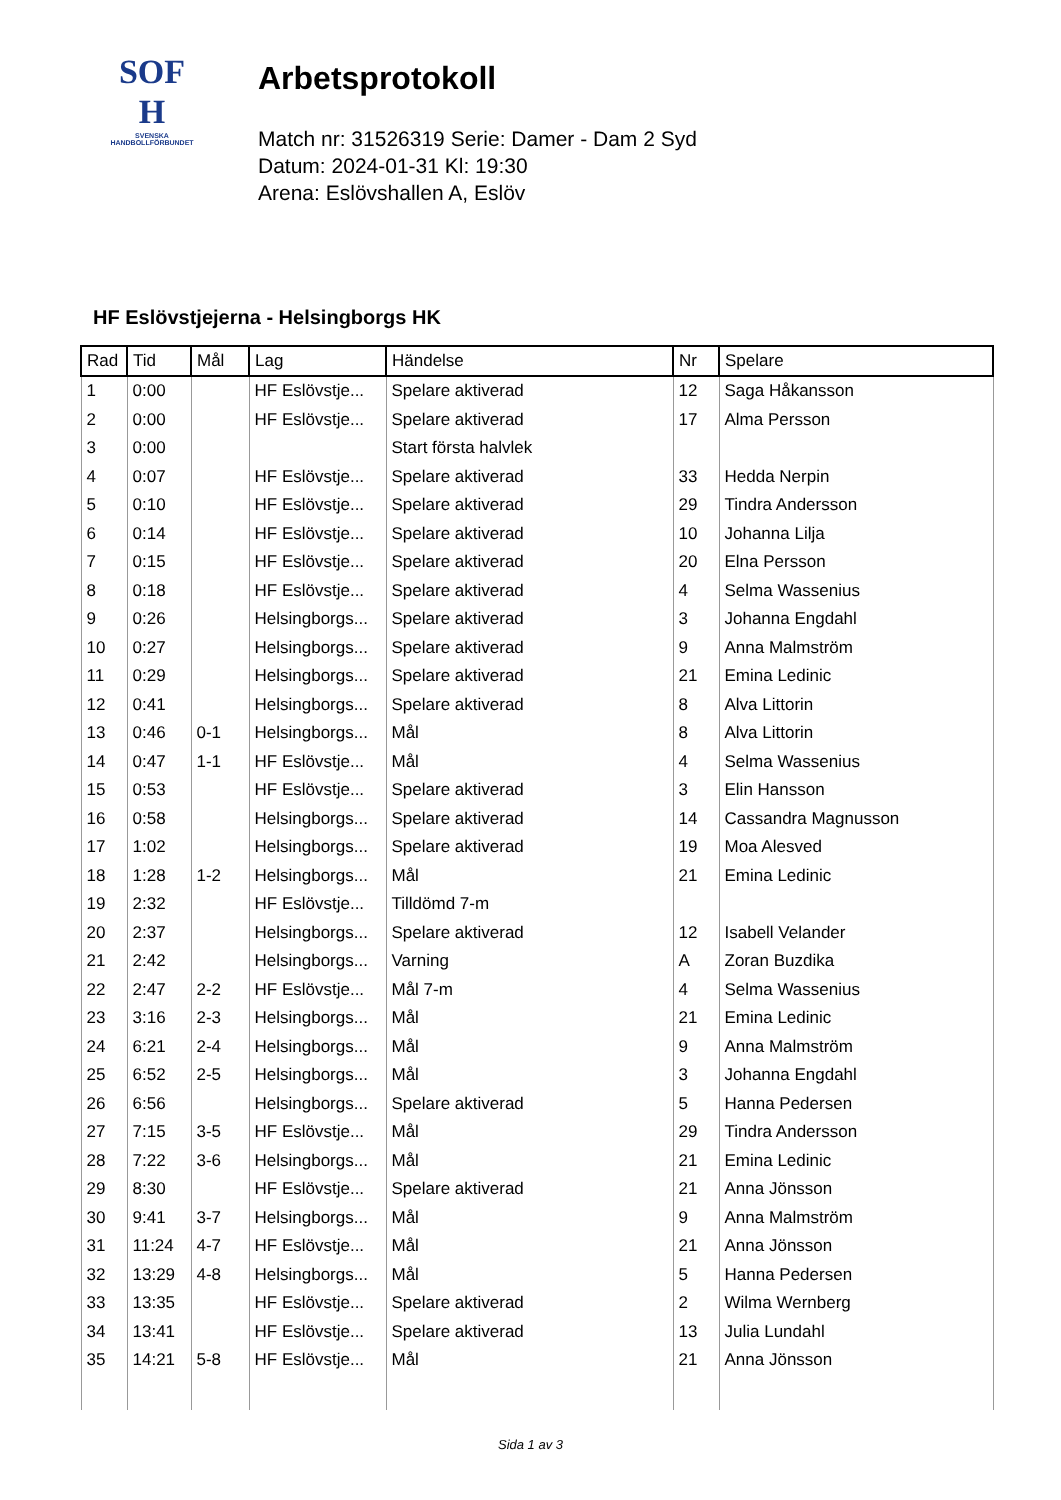SOF
H
SVENSKA
HANDBOLLFÖRBUNDET
Arbetsprotokoll
Match nr: 31526319 Serie: Damer - Dam 2 Syd
Datum: 2024-01-31 Kl: 19:30
Arena: Eslövshallen A, Eslöv
HF Eslövstjejerna - Helsingborgs HK
| Rad | Tid | Mål | Lag | Händelse | Nr | Spelare |
| --- | --- | --- | --- | --- | --- | --- |
| 1 | 0:00 | | HF Eslövstje... | Spelare aktiverad | 12 | Saga Håkansson |
| 2 | 0:00 | | HF Eslövstje... | Spelare aktiverad | 17 | Alma Persson |
| 3 | 0:00 | | | Start första halvlek | | |
| 4 | 0:07 | | HF Eslövstje... | Spelare aktiverad | 33 | Hedda Nerpin |
| 5 | 0:10 | | HF Eslövstje... | Spelare aktiverad | 29 | Tindra Andersson |
| 6 | 0:14 | | HF Eslövstje... | Spelare aktiverad | 10 | Johanna Lilja |
| 7 | 0:15 | | HF Eslövstje... | Spelare aktiverad | 20 | Elna Persson |
| 8 | 0:18 | | HF Eslövstje... | Spelare aktiverad | 4 | Selma Wassenius |
| 9 | 0:26 | | Helsingborgs... | Spelare aktiverad | 3 | Johanna Engdahl |
| 10 | 0:27 | | Helsingborgs... | Spelare aktiverad | 9 | Anna Malmström |
| 11 | 0:29 | | Helsingborgs... | Spelare aktiverad | 21 | Emina Ledinic |
| 12 | 0:41 | | Helsingborgs... | Spelare aktiverad | 8 | Alva Littorin |
| 13 | 0:46 | 0-1 | Helsingborgs... | Mål | 8 | Alva Littorin |
| 14 | 0:47 | 1-1 | HF Eslövstje... | Mål | 4 | Selma Wassenius |
| 15 | 0:53 | | HF Eslövstje... | Spelare aktiverad | 3 | Elin Hansson |
| 16 | 0:58 | | Helsingborgs... | Spelare aktiverad | 14 | Cassandra Magnusson |
| 17 | 1:02 | | Helsingborgs... | Spelare aktiverad | 19 | Moa Alesved |
| 18 | 1:28 | 1-2 | Helsingborgs... | Mål | 21 | Emina Ledinic |
| 19 | 2:32 | | HF Eslövstje... | Tilldömd 7-m | | |
| 20 | 2:37 | | Helsingborgs... | Spelare aktiverad | 12 | Isabell Velander |
| 21 | 2:42 | | Helsingborgs... | Varning | A | Zoran Buzdika |
| 22 | 2:47 | 2-2 | HF Eslövstje... | Mål 7-m | 4 | Selma Wassenius |
| 23 | 3:16 | 2-3 | Helsingborgs... | Mål | 21 | Emina Ledinic |
| 24 | 6:21 | 2-4 | Helsingborgs... | Mål | 9 | Anna Malmström |
| 25 | 6:52 | 2-5 | Helsingborgs... | Mål | 3 | Johanna Engdahl |
| 26 | 6:56 | | Helsingborgs... | Spelare aktiverad | 5 | Hanna Pedersen |
| 27 | 7:15 | 3-5 | HF Eslövstje... | Mål | 29 | Tindra Andersson |
| 28 | 7:22 | 3-6 | Helsingborgs... | Mål | 21 | Emina Ledinic |
| 29 | 8:30 | | HF Eslövstje... | Spelare aktiverad | 21 | Anna Jönsson |
| 30 | 9:41 | 3-7 | Helsingborgs... | Mål | 9 | Anna Malmström |
| 31 | 11:24 | 4-7 | HF Eslövstje... | Mål | 21 | Anna Jönsson |
| 32 | 13:29 | 4-8 | Helsingborgs... | Mål | 5 | Hanna Pedersen |
| 33 | 13:35 | | HF Eslövstje... | Spelare aktiverad | 2 | Wilma Wernberg |
| 34 | 13:41 | | HF Eslövstje... | Spelare aktiverad | 13 | Julia Lundahl |
| 35 | 14:21 | 5-8 | HF Eslövstje... | Mål | 21 | Anna Jönsson |
Sida 1 av 3